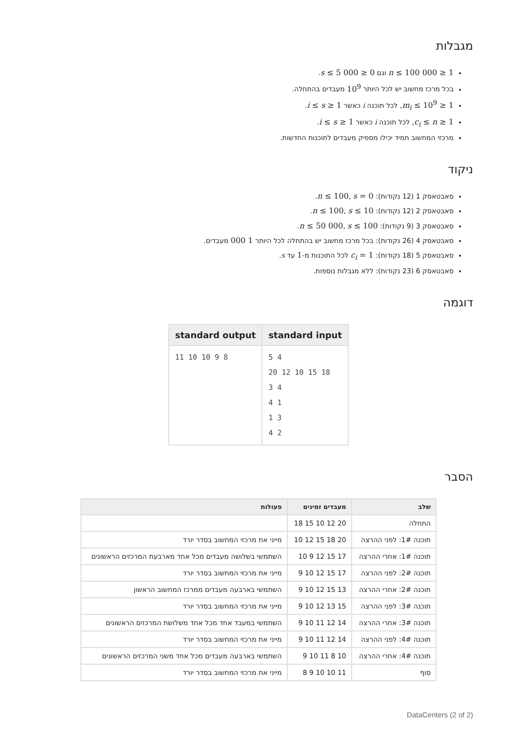מגבלות
1 ≤ n ≤ 100 000 וגם 0 ≤ s ≤ 5 000.
בכל מרכז מחשוב יש לכל היותר 10<sup>9</sup> מעבדים בהתחלה.
1 ≤ m<sub>i</sub> ≤ 10<sup>9</sup>, לכל תוכנה i כאשר 1 ≤ i ≤ s.
1 ≤ c<sub>i</sub> ≤ n, לכל תוכנה i כאשר 1 ≤ i ≤ s.
מרכזי המחשוב תמיד יכילו מספיק מעבדים לתוכנות החדשות.
ניקוד
סאבטאסק 1 (12 נקודות): n ≤ 100, s = 0.
סאבטאסק 2 (12 נקודות): n ≤ 100, s ≤ 10.
סאבטאסק 3 (9 נקודות): n ≤ 50 000, s ≤ 100.
סאבטאסק 4 (26 נקודות): בכל מרכז מחשוב יש בהתחלה לכל היותר 1 000 מעבדים.
סאבטאסק 5 (18 נקודות): c<sub>i</sub> = 1 לכל התוכנות מ-1 עד s.
סאבטאסק 6 (23 נקודות): ללא מגבלות נוספות.
דוגמה
| standard input | standard output |
| --- | --- |
| 5 4 20 12 10 15 18 3 4 4 1 1 3 4 2 | 11 10 10 9 8 |
הסבר
| שלב | מעבדים זמינים | פעולות |
| --- | --- | --- |
| התחלה | 20 12 10 15 18 | |
| תוכנה 1#: לפני ההרצה | 20 18 15 12 10 | מייני את מרכזי המחשוב בסדר יורד |
| תוכנה 1#: אחרי ההרצה | 17 15 12 9 10 | השתמשי בשלושה מעבדים מכל אחד מארבעת המרכזים הראשונים |
| תוכנה 2#: לפני ההרצה | 17 15 12 10 9 | מייני את מרכזי המחשוב בסדר יורד |
| תוכנה 2#: אחרי ההרצה | 13 15 12 10 9 | השתמשי בארבעה מעבדים ממרכז המחשוב הראשון |
| תוכנה 3#: לפני ההרצה | 15 13 12 10 9 | מייני את מרכזי המחשוב בסדר יורד |
| תוכנה 3#: אחרי ההרצה | 14 12 11 10 9 | השתמשי במעבד אחד מכל אחד משלושת המרכזים הראשונים |
| תוכנה 4#: לפני ההרצה | 14 12 11 10 9 | מייני את מרכזי המחשוב בסדר יורד |
| תוכנה 4#: אחרי ההרצה | 10 8 11 10 9 | השתמשי בארבעה מעבדים מכל אחד משני המרכזים הראשונים |
| סוף | 11 10 10 9 8 | מייני את מרכזי המחשוב בסדר יורד |
DataCenters (2 of 2)